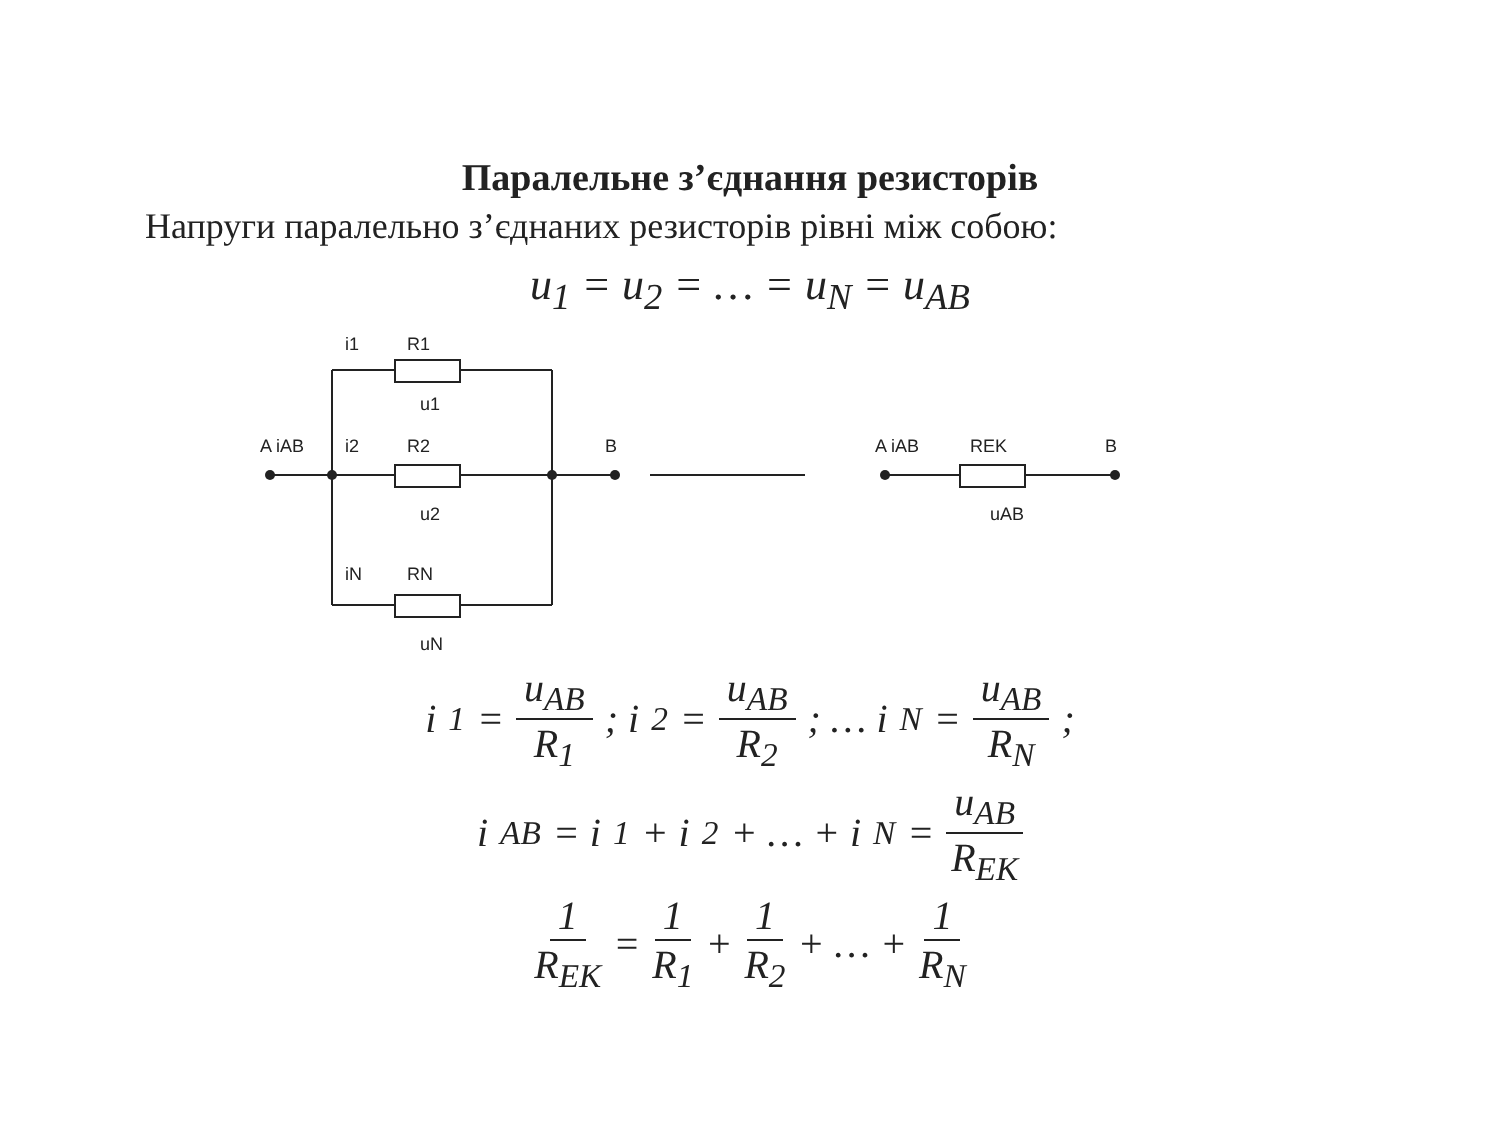Паралельне з’єднання резисторів
Напруги паралельно з’єднаних резисторів рівні між собою:
u<sub>1</sub> = u<sub>2</sub> = … = u<sub>N</sub> = u<sub>AB</sub>
A iAB
i1
R1
R2
i2
iN
RN
B
u1
u2
uN
A iAB
REK
B
uAB
i<sub>1</sub> = u<sub>AB</sub> R<sub>1</sub>; i<sub>2</sub> = u<sub>AB</sub> R<sub>2</sub>; … i<sub>N</sub> = u<sub>AB</sub> R<sub>N</sub>;
i<sub>AB</sub> = i<sub>1</sub> + i<sub>2</sub> + … + i<sub>N</sub> = u<sub>AB</sub> R<sub>EK</sub>
1 R<sub>EK</sub> = 1 R<sub>1</sub> + 1 R<sub>2</sub> + … + 1 R<sub>N</sub>